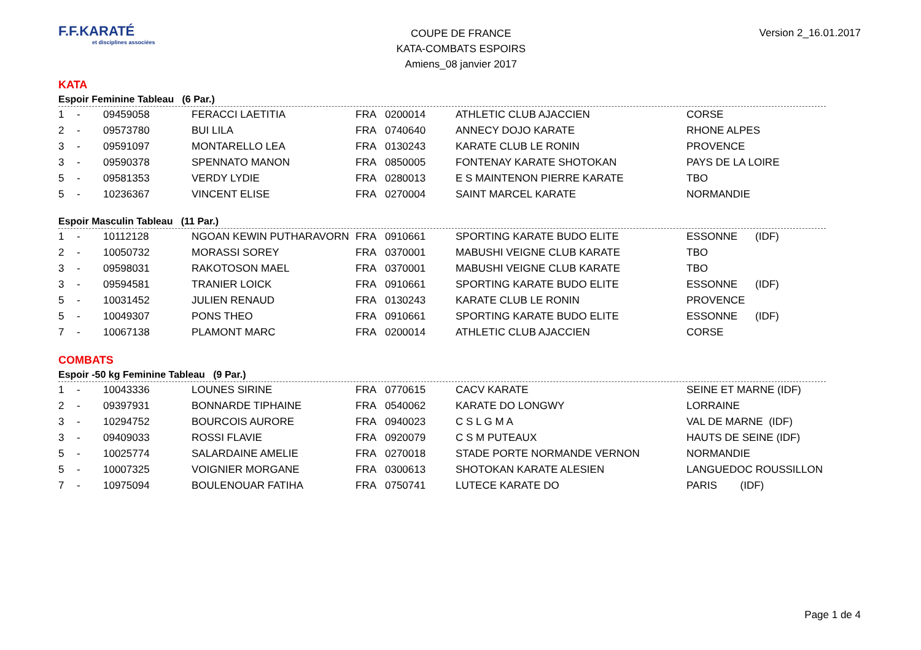F.F.KARATÉ
et disciplines associées
COUPE DE FRANCE
KATA-COMBATS ESPOIRS
Amiens_08 janvier 2017
Version 2_16.01.2017
KATA
Espoir Feminine Tableau (6 Par.)
| 1 | - | 09459058 | FERACCI LAETITIA | FRA | 0200014 | ATHLETIC CLUB AJACCIEN | CORSE | |
| 2 | - | 09573780 | BUI LILA | FRA | 0740640 | ANNECY DOJO KARATE | RHONE ALPES | |
| 3 | - | 09591097 | MONTARELLO LEA | FRA | 0130243 | KARATE CLUB LE RONIN | PROVENCE | |
| 3 | - | 09590378 | SPENNATO MANON | FRA | 0850005 | FONTENAY KARATE SHOTOKAN | PAYS DE LA LOIRE | |
| 5 | - | 09581353 | VERDY LYDIE | FRA | 0280013 | E S MAINTENON PIERRE KARATE | TBO | |
| 5 | - | 10236367 | VINCENT ELISE | FRA | 0270004 | SAINT MARCEL KARATE | NORMANDIE | |
Espoir Masculin Tableau (11 Par.)
| 1 | - | 10112128 | NGOAN KEWIN PUTHARAVORN | FRA | 0910661 | SPORTING KARATE BUDO ELITE | ESSONNE | (IDF) |
| 2 | - | 10050732 | MORASSI SOREY | FRA | 0370001 | MABUSHI VEIGNE CLUB KARATE | TBO | |
| 3 | - | 09598031 | RAKOTOSON MAEL | FRA | 0370001 | MABUSHI VEIGNE CLUB KARATE | TBO | |
| 3 | - | 09594581 | TRANIER LOICK | FRA | 0910661 | SPORTING KARATE BUDO ELITE | ESSONNE | (IDF) |
| 5 | - | 10031452 | JULIEN RENAUD | FRA | 0130243 | KARATE CLUB LE RONIN | PROVENCE | |
| 5 | - | 10049307 | PONS THEO | FRA | 0910661 | SPORTING KARATE BUDO ELITE | ESSONNE | (IDF) |
| 7 | - | 10067138 | PLAMONT MARC | FRA | 0200014 | ATHLETIC CLUB AJACCIEN | CORSE | |
COMBATS
Espoir -50 kg Feminine Tableau (9 Par.)
| 1 | - | 10043336 | LOUNES SIRINE | FRA | 0770615 | CACV KARATE | SEINE ET MARNE (IDF) |
| 2 | - | 09397931 | BONNARDE TIPHAINE | FRA | 0540062 | KARATE DO LONGWY | LORRAINE |
| 3 | - | 10294752 | BOURCOIS AURORE | FRA | 0940023 | C S L G M A | VAL DE MARNE (IDF) |
| 3 | - | 09409033 | ROSSI FLAVIE | FRA | 0920079 | C S M PUTEAUX | HAUTS DE SEINE (IDF) |
| 5 | - | 10025774 | SALARDAINE AMELIE | FRA | 0270018 | STADE PORTE NORMANDE VERNON | NORMANDIE |
| 5 | - | 10007325 | VOIGNIER MORGANE | FRA | 0300613 | SHOTOKAN KARATE ALESIEN | LANGUEDOC ROUSSILLON |
| 7 | - | 10975094 | BOULENOUAR FATIHA | FRA | 0750741 | LUTECE KARATE DO | PARIS (IDF) |
Page 1 de 4